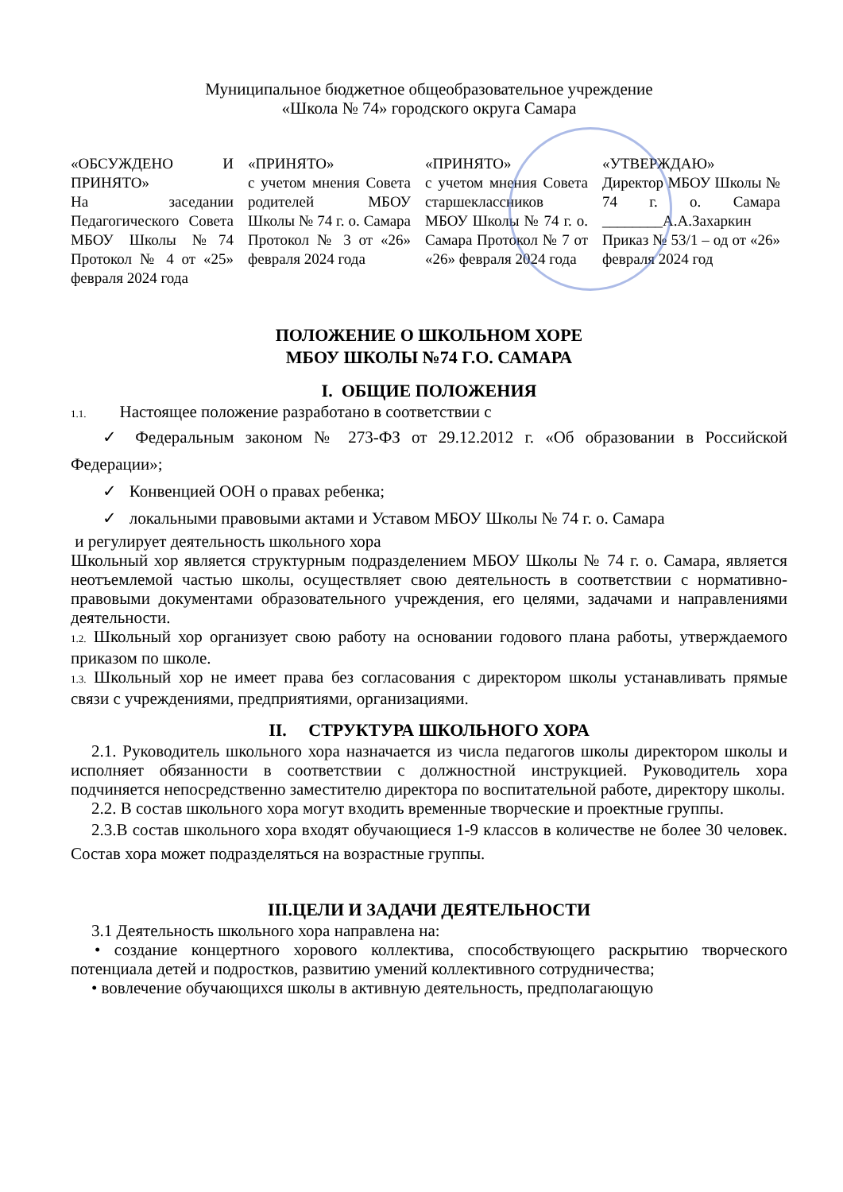Муниципальное бюджетное общеобразовательное учреждение
«Школа № 74» городского округа Самара
«ОБСУЖДЕНО И ПРИНЯТО»
На заседании Педагогического Совета МБОУ Школы №74 Протокол № 4 от «25» февраля 2024 года
«ПРИНЯТО»
с учетом мнения Совета родителей МБОУ Школы № 74 г. о. Самара Протокол № 3 от «26» февраля 2024 года
«ПРИНЯТО»
с учетом мнения Совета старшеклассников МБОУ Школы № 74 г. о. Самара Протокол № 7 от «26» февраля 2024 года
«УТВЕРЖДАЮ»
Директор МБОУ Школы № 74 г. о. Самара ________А.А.Захаркин Приказ № 53/1 – од от «26» февраля 2024 год
ПОЛОЖЕНИЕ О ШКОЛЬНОМ ХОРЕ
МБОУ ШКОЛЫ №74 Г.О. САМАРА
I. ОБЩИЕ ПОЛОЖЕНИЯ
1.1. Настоящее положение разработано в соответствии с
✓ Федеральным законом № 273-ФЗ от 29.12.2012 г. «Об образовании в Российской Федерации»;
✓ Конвенцией ООН о правах ребенка;
✓ локальными правовыми актами и Уставом МБОУ Школы № 74 г. о. Самара
и регулирует деятельность школьного хора
Школьный хор является структурным подразделением МБОУ Школы № 74 г. о. Самара, является неотъемлемой частью школы, осуществляет свою деятельность в соответствии с нормативно-правовыми документами образовательного учреждения, его целями, задачами и направлениями деятельности.
1.2. Школьный хор организует свою работу на основании годового плана работы, утверждаемого приказом по школе.
1.3. Школьный хор не имеет права без согласования с директором школы устанавливать прямые связи с учреждениями, предприятиями, организациями.
II. СТРУКТУРА ШКОЛЬНОГО ХОРА
2.1. Руководитель школьного хора назначается из числа педагогов школы директором школы и исполняет обязанности в соответствии с должностной инструкцией. Руководитель хора подчиняется непосредственно заместителю директора по воспитательной работе, директору школы.
2.2. В состав школьного хора могут входить временные творческие и проектные группы.
2.3.В состав школьного хора входят обучающиеся 1-9 классов в количестве не более 30 человек. Состав хора может подразделяться на возрастные группы.
III.ЦЕЛИ И ЗАДАЧИ ДЕЯТЕЛЬНОСТИ
3.1 Деятельность школьного хора направлена на:
• создание концертного хорового коллектива, способствующего раскрытию творческого потенциала детей и подростков, развитию умений коллективного сотрудничества;
• вовлечение обучающихся школы в активную деятельность, предполагающую